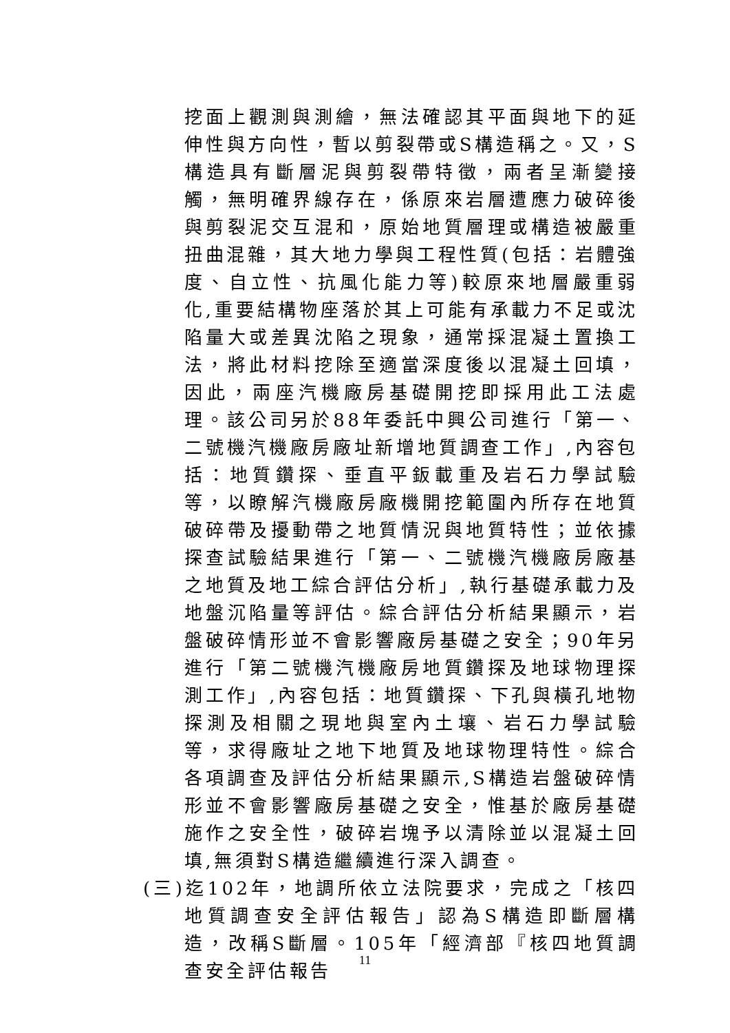挖面上觀測與測繪，無法確認其平面與地下的延伸性與方向性，暫以剪裂帶或S構造稱之。又，S構造具有斷層泥與剪裂帶特徵，兩者呈漸變接觸，無明確界線存在，係原來岩層遭應力破碎後與剪裂泥交互混和，原始地質層理或構造被嚴重扭曲混雜，其大地力學與工程性質(包括：岩體強度、自立性、抗風化能力等)較原來地層嚴重弱化,重要結構物座落於其上可能有承載力不足或沈陷量大或差異沈陷之現象，通常採混凝土置換工法，將此材料挖除至適當深度後以混凝土回填，因此，兩座汽機廠房基礎開挖即採用此工法處理。該公司另於88年委託中興公司進行「第一、二號機汽機廠房廠址新增地質調查工作」,內容包括：地質鑽探、垂直平鈑載重及岩石力學試驗等，以瞭解汽機廠房廠機開挖範圍內所存在地質破碎帶及擾動帶之地質情況與地質特性；並依據探查試驗結果進行「第一、二號機汽機廠房廠基之地質及地工綜合評估分析」,執行基礎承載力及地盤沉陷量等評估。綜合評估分析結果顯示，岩盤破碎情形並不會影響廠房基礎之安全；90年另進行「第二號機汽機廠房地質鑽探及地球物理探測工作」,內容包括：地質鑽探、下孔與橫孔地物探測及相關之現地與室內土壤、岩石力學試驗等，求得廠址之地下地質及地球物理特性。綜合各項調查及評估分析結果顯示,S構造岩盤破碎情形並不會影響廠房基礎之安全，惟基於廠房基礎施作之安全性，破碎岩塊予以清除並以混凝土回填,無須對S構造繼續進行深入調查。
(三)迄102年，地調所依立法院要求，完成之「核四地質調查安全評估報告」認為S構造即斷層構造，改稱S斷層。105年「經濟部『核四地質調查安全評估報告
11